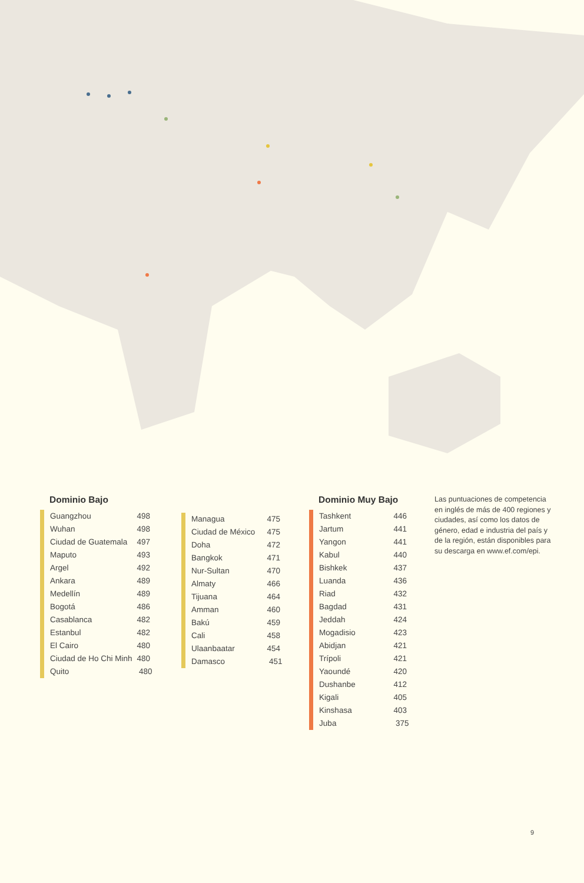Dominio Bajo
| Guangzhou | 498 |
| Wuhan | 498 |
| Ciudad de Guatemala | 497 |
| Maputo | 493 |
| Argel | 492 |
| Ankara | 489 |
| Medellín | 489 |
| Bogotá | 486 |
| Casablanca | 482 |
| Estanbul | 482 |
| El Cairo | 480 |
| Ciudad de Ho Chi Minh | 480 |
| Quito | 480 |
| Managua | 475 |
| Ciudad de México | 475 |
| Doha | 472 |
| Bangkok | 471 |
| Nur-Sultan | 470 |
| Almaty | 466 |
| Tijuana | 464 |
| Amman | 460 |
| Bakú | 459 |
| Cali | 458 |
| Ulaanbaatar | 454 |
| Damasco | 451 |
Dominio Muy Bajo
| Tashkent | 446 |
| Jartum | 441 |
| Yangon | 441 |
| Kabul | 440 |
| Bishkek | 437 |
| Luanda | 436 |
| Riad | 432 |
| Bagdad | 431 |
| Jeddah | 424 |
| Mogadisio | 423 |
| Abidjan | 421 |
| Trípoli | 421 |
| Yaoundé | 420 |
| Dushanbe | 412 |
| Kigali | 405 |
| Kinshasa | 403 |
| Juba | 375 |
Las puntuaciones de competencia en inglés de más de 400 regiones y ciudades, así como los datos de género, edad e industria del país y de la región, están disponibles para su descarga en www.ef.com/epi.
9